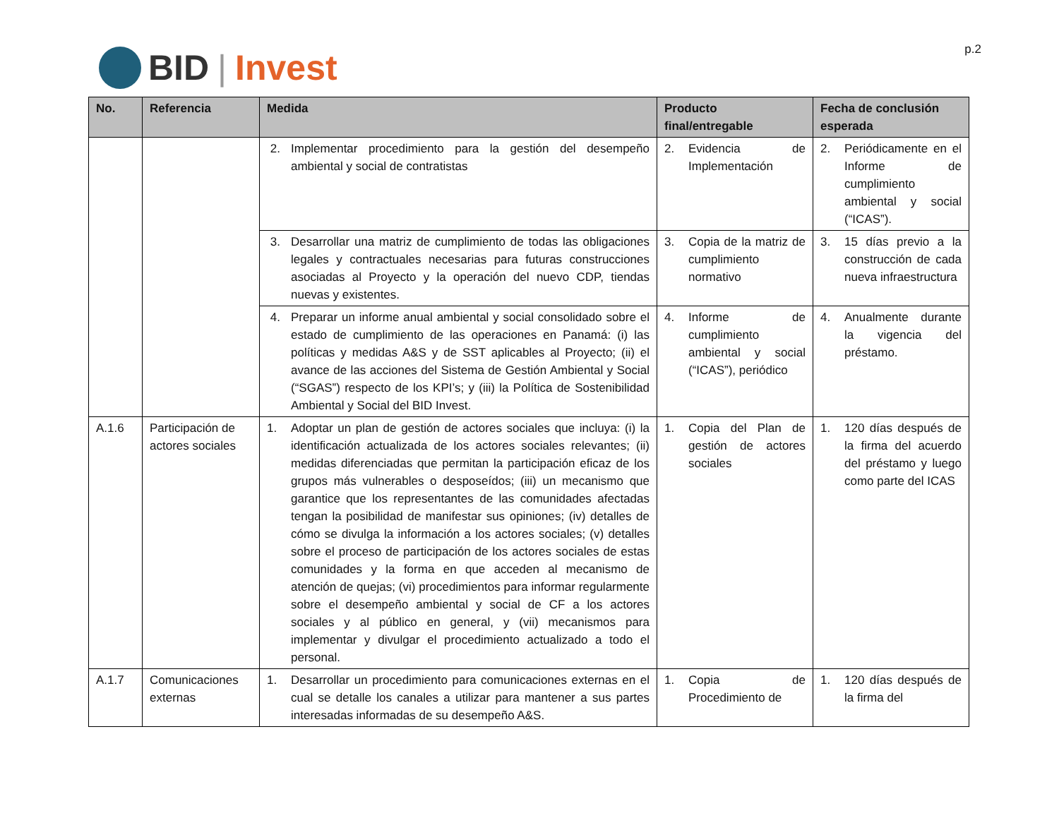BID | Invest
p.2
| No. | Referencia | Medida | Producto final/entregable | Fecha de conclusión esperada |
| --- | --- | --- | --- | --- |
| | | 2. Implementar procedimiento para la gestión del desempeño ambiental y social de contratistas | 2. Evidencia de Implementación | 2. Periódicamente en el Informe de cumplimiento ambiental y social (“ICAS”). |
| | | 3. Desarrollar una matriz de cumplimiento de todas las obligaciones legales y contractuales necesarias para futuras construcciones asociadas al Proyecto y la operación del nuevo CDP, tiendas nuevas y existentes. | 3. Copia de la matriz de cumplimiento normativo | 3. 15 días previo a la construcción de cada nueva infraestructura |
| | | 4. Preparar un informe anual ambiental y social consolidado sobre el estado de cumplimiento de las operaciones en Panamá: (i) las políticas y medidas A&S y de SST aplicables al Proyecto; (ii) el avance de las acciones del Sistema de Gestión Ambiental y Social (“SGAS”) respecto de los KPI’s; y (iii) la Política de Sostenibilidad Ambiental y Social del BID Invest. | 4. Informe de cumplimiento ambiental y social (“ICAS”), periódico | 4. Anualmente durante la vigencia del préstamo. |
| A.1.6 | Participación de actores sociales | 1. Adoptar un plan de gestión de actores sociales que incluya: (i) la identificación actualizada de los actores sociales relevantes; (ii) medidas diferenciadas que permitan la participación eficaz de los grupos más vulnerables o desposeídos; (iii) un mecanismo que garantice que los representantes de las comunidades afectadas tengan la posibilidad de manifestar sus opiniones; (iv) detalles de cómo se divulga la información a los actores sociales; (v) detalles sobre el proceso de participación de los actores sociales de estas comunidades y la forma en que acceden al mecanismo de atención de quejas; (vi) procedimientos para informar regularmente sobre el desempeño ambiental y social de CF a los actores sociales y al público en general, y (vii) mecanismos para implementar y divulgar el procedimiento actualizado a todo el personal. | 1. Copia del Plan de gestión de actores sociales | 1. 120 días después de la firma del acuerdo del préstamo y luego como parte del ICAS |
| A.1.7 | Comunicaciones externas | 1. Desarrollar un procedimiento para comunicaciones externas en el cual se detalle los canales a utilizar para mantener a sus partes interesadas informadas de su desempeño A&S. | 1. Copia de Procedimiento de | 1. 120 días después de la firma del |